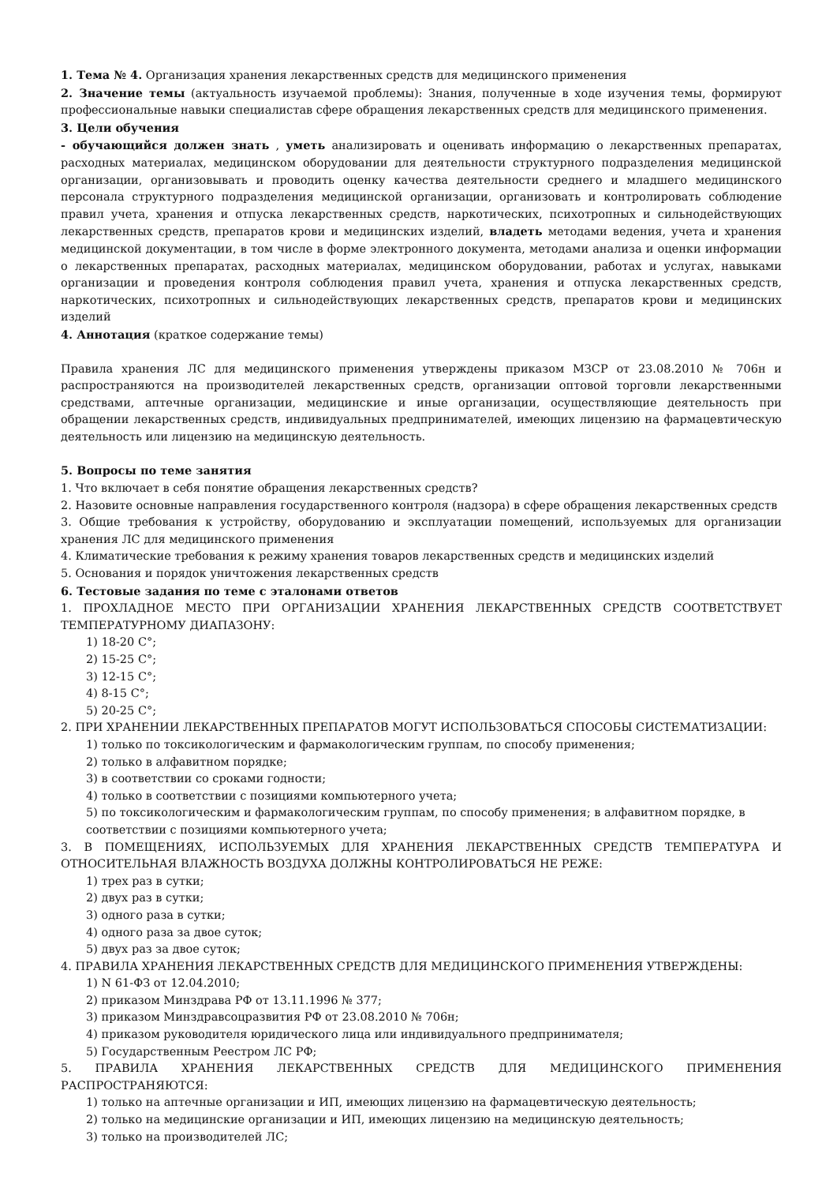1. Тема № 4. Организация хранения лекарственных средств для медицинского применения
2. Значение темы (актуальность изучаемой проблемы): Знания, полученные в ходе изучения темы, формируют профессиональные навыки специалистав сфере обращения лекарственных средств для медицинского применения.
3. Цели обучения
- обучающийся должен знать , уметь анализировать и оценивать информацию о лекарственных препаратах, расходных материалах, медицинском оборудовании для деятельности структурного подразделения медицинской организации, организовывать и проводить оценку качества деятельности среднего и младшего медицинского персонала структурного подразделения медицинской организации, организовать и контролировать соблюдение правил учета, хранения и отпуска лекарственных средств, наркотических, психотропных и сильнодействующих лекарственных средств, препаратов крови и медицинских изделий, владеть методами ведения, учета и хранения медицинской документации, в том числе в форме электронного документа, методами анализа и оценки информации о лекарственных препаратах, расходных материалах, медицинском оборудовании, работах и услугах, навыками организации и проведения контроля соблюдения правил учета, хранения и отпуска лекарственных средств, наркотических, психотропных и сильнодействующих лекарственных средств, препаратов крови и медицинских изделий
4. Аннотация (краткое содержание темы)
Правила хранения ЛС для медицинского применения утверждены приказом МЗСР от 23.08.2010 № 706н и распространяются на производителей лекарственных средств, организации оптовой торговли лекарственными средствами, аптечные организации, медицинские и иные организации, осуществляющие деятельность при обращении лекарственных средств, индивидуальных предпринимателей, имеющих лицензию на фармацевтическую деятельность или лицензию на медицинскую деятельность.
5. Вопросы по теме занятия
1. Что включает в себя понятие обращения лекарственных средств?
2. Назовите основные направления государственного контроля (надзора) в сфере обращения лекарственных средств
3. Общие требования к устройству, оборудованию и эксплуатации помещений, используемых для организации хранения ЛС для медицинского применения
4. Климатические требования к режиму хранения товаров лекарственных средств и медицинских изделий
5. Основания и порядок уничтожения лекарственных средств
6. Тестовые задания по теме с эталонами ответов
1. ПРОХЛАДНОЕ МЕСТО ПРИ ОРГАНИЗАЦИИ ХРАНЕНИЯ ЛЕКАРСТВЕННЫХ СРЕДСТВ СООТВЕТСТВУЕТ ТЕМПЕРАТУРНОМУ ДИАПАЗОНУ:
1) 18-20 С°;
2) 15-25 С°;
3) 12-15 С°;
4) 8-15 С°;
5) 20-25 С°;
2. ПРИ ХРАНЕНИИ ЛЕКАРСТВЕННЫХ ПРЕПАРАТОВ МОГУТ ИСПОЛЬЗОВАТЬСЯ СПОСОБЫ СИСТЕМАТИЗАЦИИ:
1) только по токсикологическим и фармакологическим группам, по способу применения;
2) только в алфавитном порядке;
3) в соответствии со сроками годности;
4) только в соответствии с позициями компьютерного учета;
5) по токсикологическим и фармакологическим группам, по способу применения; в алфавитном порядке, в соответствии с позициями компьютерного учета;
3. В ПОМЕЩЕНИЯХ, ИСПОЛЬЗУЕМЫХ ДЛЯ ХРАНЕНИЯ ЛЕКАРСТВЕННЫХ СРЕДСТВ ТЕМПЕРАТУРА И ОТНОСИТЕЛЬНАЯ ВЛАЖНОСТЬ ВОЗДУХА ДОЛЖНЫ КОНТРОЛИРОВАТЬСЯ НЕ РЕЖЕ:
1) трех раз в сутки;
2) двух раз в сутки;
3) одного раза в сутки;
4) одного раза за двое суток;
5) двух раз за двое суток;
4. ПРАВИЛА ХРАНЕНИЯ ЛЕКАРСТВЕННЫХ СРЕДСТВ ДЛЯ МЕДИЦИНСКОГО ПРИМЕНЕНИЯ УТВЕРЖДЕНЫ:
1) N 61-ФЗ от 12.04.2010;
2) приказом Минздрава РФ от 13.11.1996 № 377;
3) приказом Минздравсоцразвития РФ от 23.08.2010 № 706н;
4) приказом руководителя юридического лица или индивидуального предпринимателя;
5) Государственным Реестром ЛС РФ;
5. ПРАВИЛА ХРАНЕНИЯ ЛЕКАРСТВЕННЫХ СРЕДСТВ ДЛЯ МЕДИЦИНСКОГО ПРИМЕНЕНИЯ РАСПРОСТРАНЯЮТСЯ:
1) только на аптечные организации и ИП, имеющих лицензию на фармацевтическую деятельность;
2) только на медицинские организации и ИП, имеющих лицензию на медицинскую деятельность;
3) только на производителей ЛС;